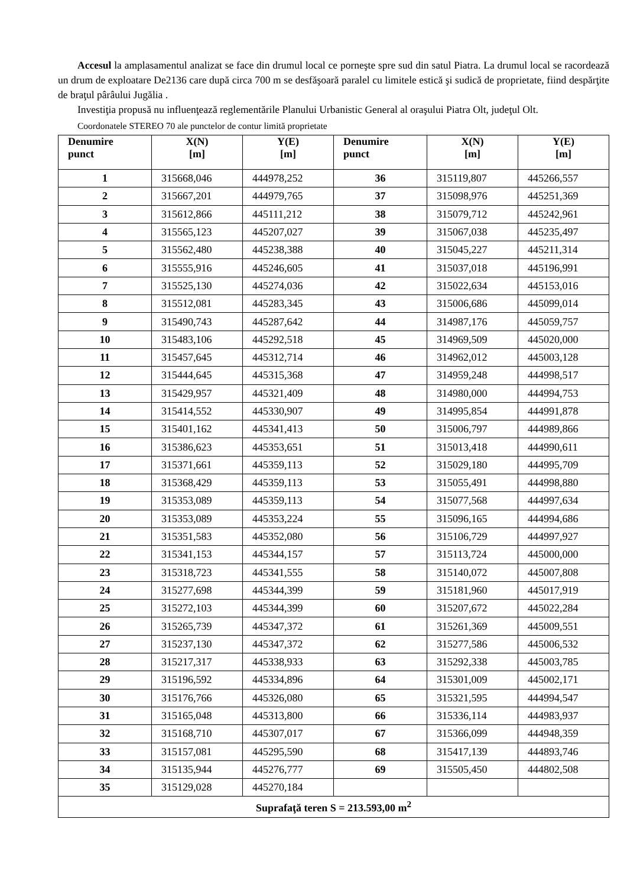Accesul la amplasamentul analizat se face din drumul local ce porneşte spre sud din satul Piatra. La drumul local se racordează un drum de exploatare De2136 care după circa 700 m se desfăşoară paralel cu limitele estică şi sudică de proprietate, fiind despărţite de braţul pârâului Jugălia .
Investiţia propusă nu influenţează reglementările Planului Urbanistic General al oraşului Piatra Olt, judeţul Olt.
Coordonatele STEREO 70 ale punctelor de contur limită proprietate
| Denumire punct | X(N) [m] | Y(E) [m] | Denumire punct | X(N) [m] | Y(E) [m] |
| --- | --- | --- | --- | --- | --- |
| 1 | 315668,046 | 444978,252 | 36 | 315119,807 | 445266,557 |
| 2 | 315667,201 | 444979,765 | 37 | 315098,976 | 445251,369 |
| 3 | 315612,866 | 445111,212 | 38 | 315079,712 | 445242,961 |
| 4 | 315565,123 | 445207,027 | 39 | 315067,038 | 445235,497 |
| 5 | 315562,480 | 445238,388 | 40 | 315045,227 | 445211,314 |
| 6 | 315555,916 | 445246,605 | 41 | 315037,018 | 445196,991 |
| 7 | 315525,130 | 445274,036 | 42 | 315022,634 | 445153,016 |
| 8 | 315512,081 | 445283,345 | 43 | 315006,686 | 445099,014 |
| 9 | 315490,743 | 445287,642 | 44 | 314987,176 | 445059,757 |
| 10 | 315483,106 | 445292,518 | 45 | 314969,509 | 445020,000 |
| 11 | 315457,645 | 445312,714 | 46 | 314962,012 | 445003,128 |
| 12 | 315444,645 | 445315,368 | 47 | 314959,248 | 444998,517 |
| 13 | 315429,957 | 445321,409 | 48 | 314980,000 | 444994,753 |
| 14 | 315414,552 | 445330,907 | 49 | 314995,854 | 444991,878 |
| 15 | 315401,162 | 445341,413 | 50 | 315006,797 | 444989,866 |
| 16 | 315386,623 | 445353,651 | 51 | 315013,418 | 444990,611 |
| 17 | 315371,661 | 445359,113 | 52 | 315029,180 | 444995,709 |
| 18 | 315368,429 | 445359,113 | 53 | 315055,491 | 444998,880 |
| 19 | 315353,089 | 445359,113 | 54 | 315077,568 | 444997,634 |
| 20 | 315353,089 | 445353,224 | 55 | 315096,165 | 444994,686 |
| 21 | 315351,583 | 445352,080 | 56 | 315106,729 | 444997,927 |
| 22 | 315341,153 | 445344,157 | 57 | 315113,724 | 445000,000 |
| 23 | 315318,723 | 445341,555 | 58 | 315140,072 | 445007,808 |
| 24 | 315277,698 | 445344,399 | 59 | 315181,960 | 445017,919 |
| 25 | 315272,103 | 445344,399 | 60 | 315207,672 | 445022,284 |
| 26 | 315265,739 | 445347,372 | 61 | 315261,369 | 445009,551 |
| 27 | 315237,130 | 445347,372 | 62 | 315277,586 | 445006,532 |
| 28 | 315217,317 | 445338,933 | 63 | 315292,338 | 445003,785 |
| 29 | 315196,592 | 445334,896 | 64 | 315301,009 | 445002,171 |
| 30 | 315176,766 | 445326,080 | 65 | 315321,595 | 444994,547 |
| 31 | 315165,048 | 445313,800 | 66 | 315336,114 | 444983,937 |
| 32 | 315168,710 | 445307,017 | 67 | 315366,099 | 444948,359 |
| 33 | 315157,081 | 445295,590 | 68 | 315417,139 | 444893,746 |
| 34 | 315135,944 | 445276,777 | 69 | 315505,450 | 444802,508 |
| 35 | 315129,028 | 445270,184 | | | |
| Suprafaţă teren S = 213.593,00 m<sup>2</sup> | | | | | |